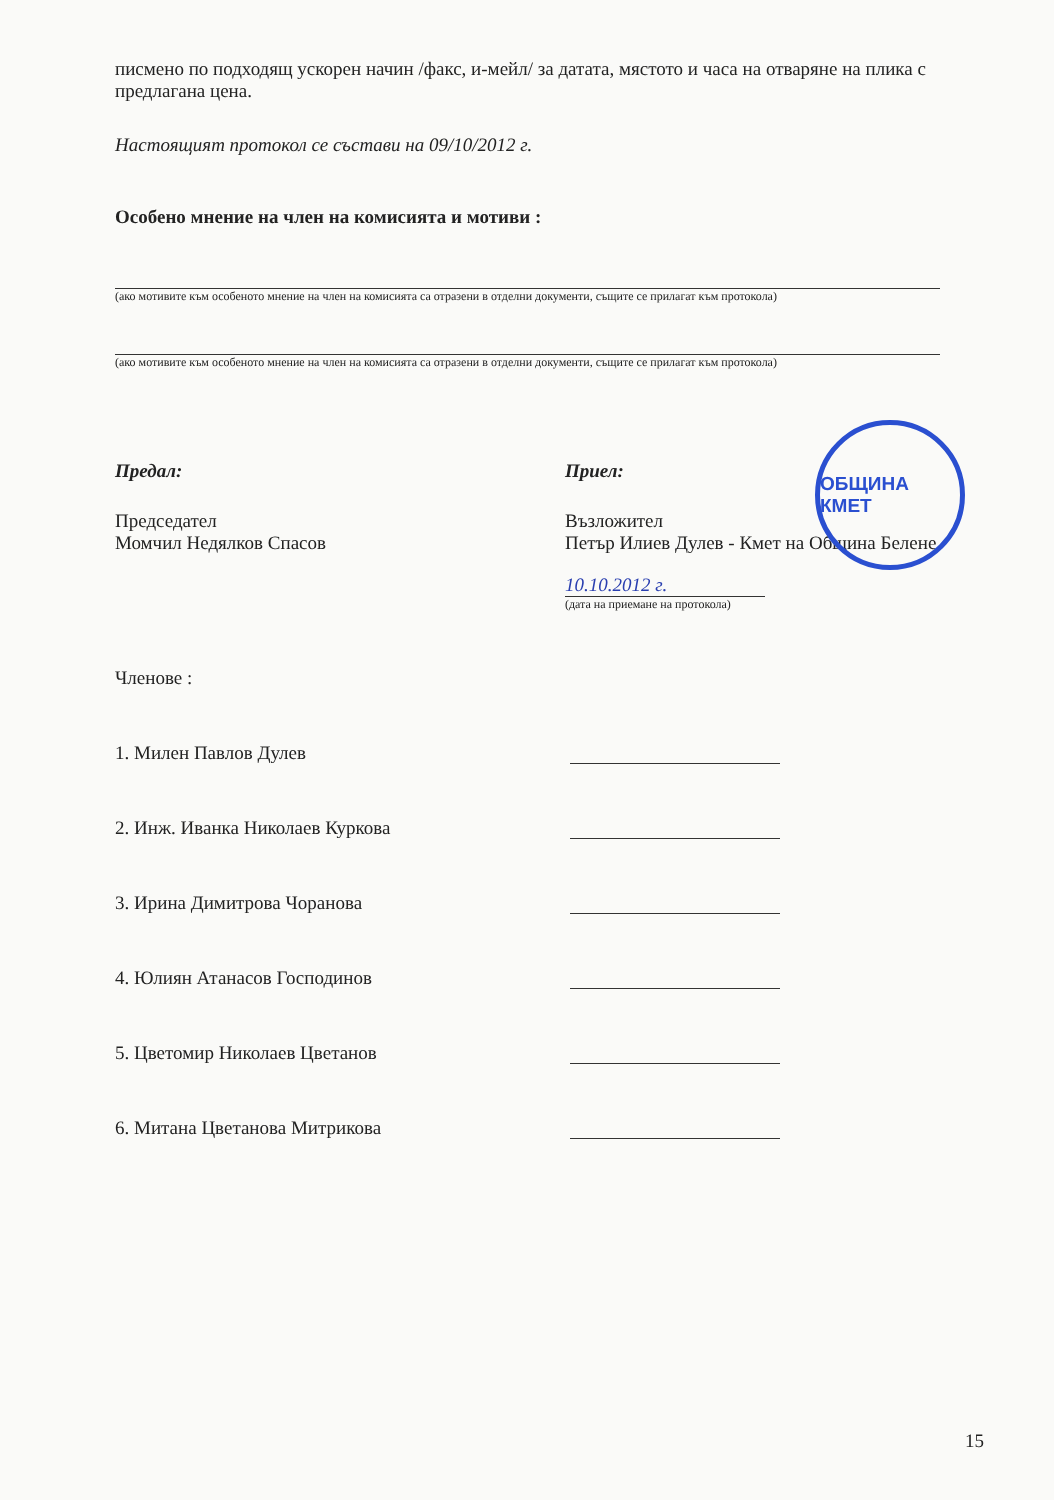писмено по подходящ ускорен начин /факс, и-мейл/ за датата, мястото и часа на отваряне на плика с предлагана цена.
Настоящият протокол се състави на 09/10/2012 г.
Особено мнение на член на комисията и мотиви :
(ако мотивите към особеното мнение на член на комисията са отразени в отделни документи, същите се прилагат към протокола)
(ако мотивите към особеното мнение на член на комисията са отразени в отделни документи, същите се прилагат към протокола)
Предал:
Председател
Момчил Недялков Спасов
Приел:
Възложител
Петър Илиев Дулев - Кмет на Община Белене
10.10.2012 г.
(дата на приемане на протокола)
Членове :
1. Милен Павлов Дулев
2. Инж. Иванка Николаев Куркова
3. Ирина Димитрова Чоранова
4. Юлиян Атанасов Господинов
5. Цветомир Николаев Цветанов
6. Митана Цветанова Митрикова
ОБЩИНА КМЕТ
15